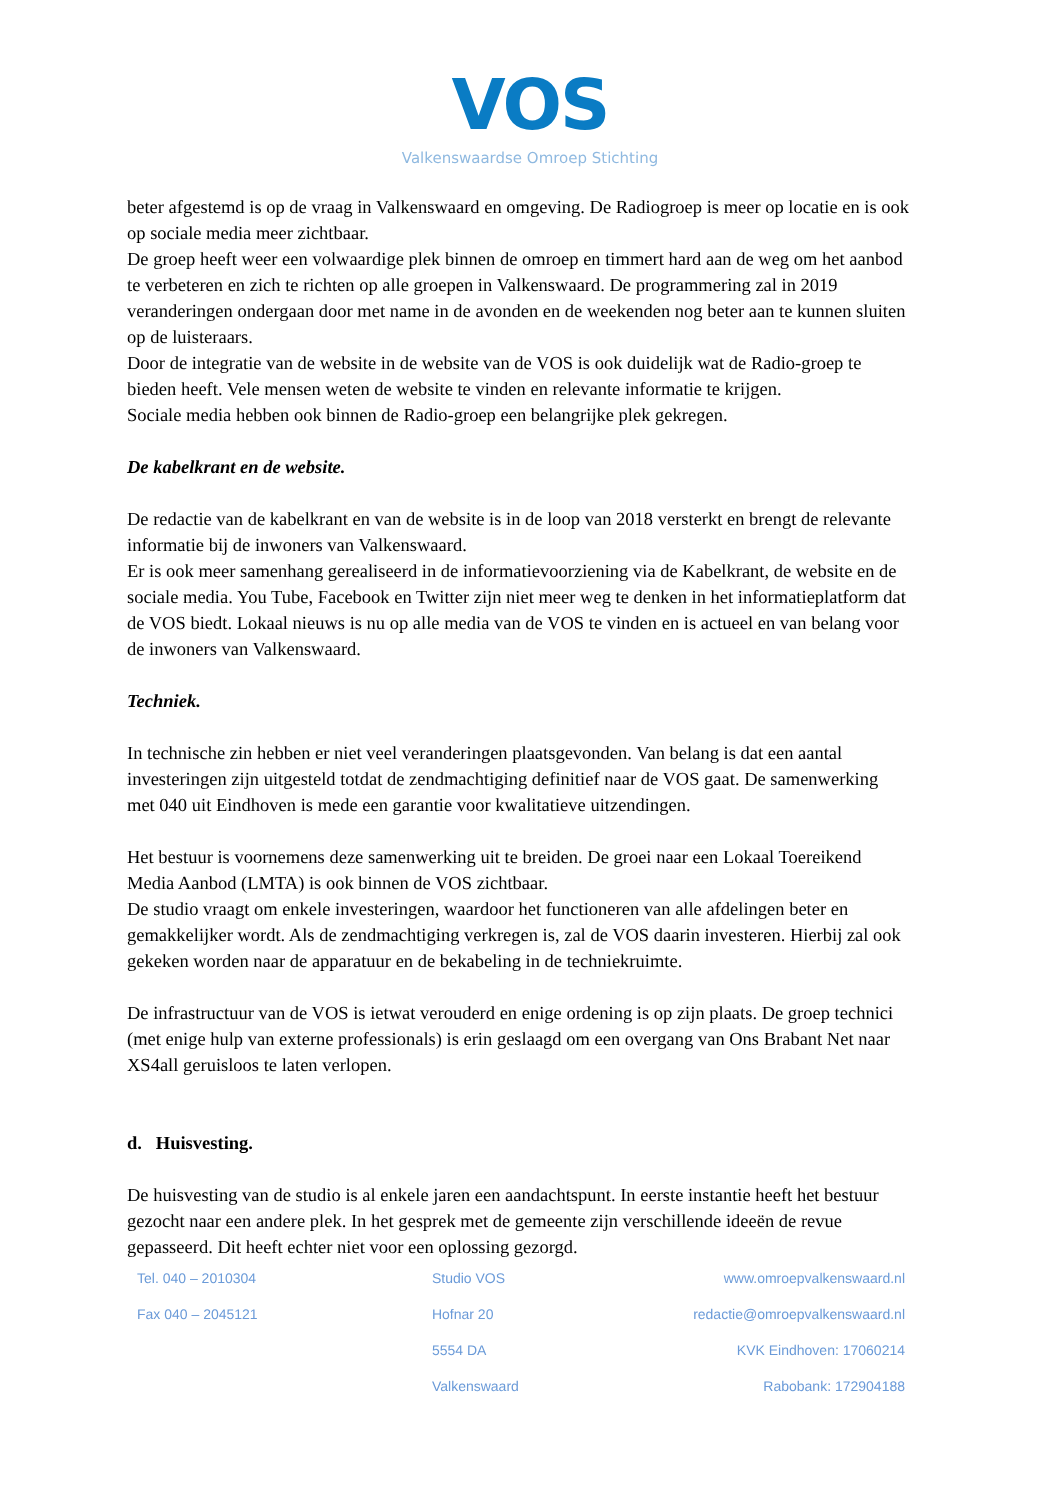VOS
Valkenswaardse Omroep Stichting
beter afgestemd is op de vraag in Valkenswaard en omgeving. De Radiogroep is meer op locatie en is ook op sociale media meer zichtbaar.
De groep heeft weer een volwaardige plek binnen de omroep en timmert hard aan de weg om het aanbod te verbeteren en zich te richten op alle groepen in Valkenswaard. De programmering zal in 2019 veranderingen ondergaan door met name in de avonden en de weekenden nog beter aan te kunnen sluiten op de luisteraars.
Door de integratie van de website in de website van de VOS is ook duidelijk wat de Radio-groep te bieden heeft. Vele mensen weten de website te vinden en relevante informatie te krijgen.
Sociale media hebben ook binnen de Radio-groep een belangrijke plek gekregen.
De kabelkrant en de website.
De redactie van de kabelkrant en van de website is in de loop van 2018 versterkt en brengt de relevante informatie bij de inwoners van Valkenswaard.
Er is ook meer samenhang gerealiseerd in de informatievoorziening via de Kabelkrant, de website en de sociale media. You Tube, Facebook en Twitter zijn niet meer weg te denken in het informatieplatform dat de VOS biedt. Lokaal nieuws is nu op alle media van de VOS te vinden en is actueel en van belang voor de inwoners van Valkenswaard.
Techniek.
In technische zin hebben er niet veel veranderingen plaatsgevonden. Van belang is dat een aantal investeringen zijn uitgesteld totdat de zendmachtiging definitief naar de VOS gaat. De samenwerking met 040 uit Eindhoven is mede een garantie voor kwalitatieve uitzendingen.
Het bestuur is voornemens deze samenwerking uit te breiden. De groei naar een Lokaal Toereikend Media Aanbod (LMTA) is ook binnen de VOS zichtbaar.
De studio vraagt om enkele investeringen, waardoor het functioneren van alle afdelingen beter en gemakkelijker wordt. Als de zendmachtiging verkregen is, zal de VOS daarin investeren. Hierbij zal ook gekeken worden naar de apparatuur en de bekabeling in de techniekruimte.
De infrastructuur van de VOS is ietwat verouderd en enige ordening is op zijn plaats. De groep technici (met enige hulp van externe professionals) is erin geslaagd om een overgang van Ons Brabant Net naar XS4all geruisloos te laten verlopen.
d. Huisvesting.
De huisvesting van de studio is al enkele jaren een aandachtspunt. In eerste instantie heeft het bestuur gezocht naar een andere plek. In het gesprek met de gemeente zijn verschillende ideeën de revue gepasseerd. Dit heeft echter niet voor een oplossing gezorgd.
Tel. 040 – 2010304
Fax 040 – 2045121
Studio VOS
Hofnar 20
5554 DA
Valkenswaard
www.omroepvalkenswaard.nl
redactie@omroepvalkenswaard.nl
KVK Eindhoven: 17060214
Rabobank: 172904188